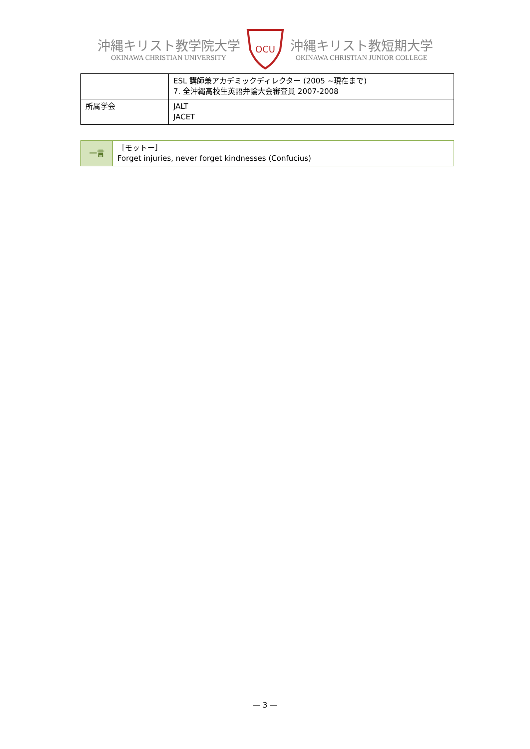沖縄キリスト教学院大学
OKINAWA CHRISTIAN UNIVERSITY
OCU
沖縄キリスト教短期大学
OKINAWA CHRISTIAN JUNIOR COLLEGE
| | ESL 講師兼アカデミックディレクター (2005 ~現在まで) 7. 全沖縄高校生英語弁論大会審査員 2007-2008 |
| 所属学会 | JALT JACET |
| 一言 | ［モットー］ Forget injuries, never forget kindnesses (Confucius) |
― 3 ―